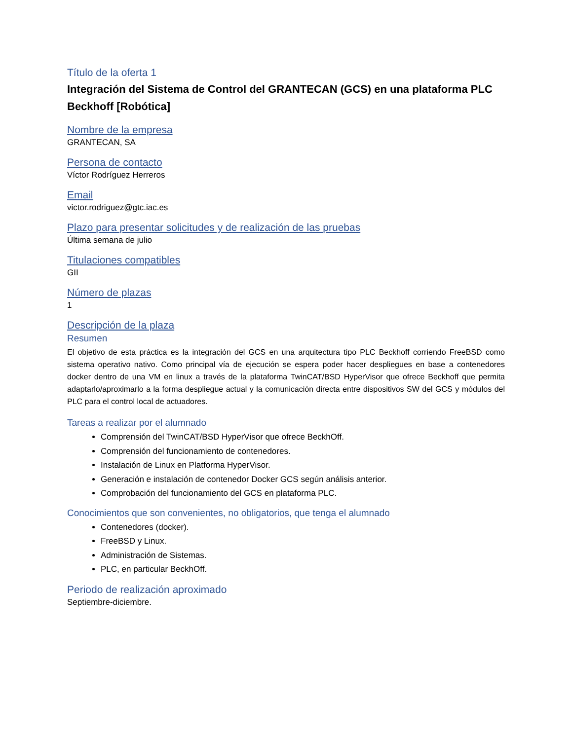Título de la oferta 1
Integración del Sistema de Control del GRANTECAN (GCS) en una plataforma PLC Beckhoff [Robótica]
Nombre de la empresa
GRANTECAN, SA
Persona de contacto
Víctor Rodríguez Herreros
Email
victor.rodriguez@gtc.iac.es
Plazo para presentar solicitudes y de realización de las pruebas
Última semana de julio
Titulaciones compatibles
GII
Número de plazas
1
Descripción de la plaza
Resumen
El objetivo de esta práctica es la integración del GCS en una arquitectura tipo PLC Beckhoff corriendo FreeBSD como sistema operativo nativo. Como principal vía de ejecución se espera poder hacer despliegues en base a contenedores docker dentro de una VM en linux a través de la plataforma TwinCAT/BSD HyperVisor que ofrece Beckhoff que permita adaptarlo/aproximarlo a la forma despliegue actual y la comunicación directa entre dispositivos SW del GCS y módulos del PLC para el control local de actuadores.
Tareas a realizar por el alumnado
Comprensión del TwinCAT/BSD HyperVisor que ofrece BeckhOff.
Comprensión del funcionamiento de contenedores.
Instalación de Linux en Platforma HyperVisor.
Generación e instalación de contenedor Docker GCS según análisis anterior.
Comprobación del funcionamiento del GCS en plataforma PLC.
Conocimientos que son convenientes, no obligatorios, que tenga el alumnado
Contenedores (docker).
FreeBSD y Linux.
Administración de Sistemas.
PLC, en particular BeckhOff.
Periodo de realización aproximado
Septiembre-diciembre.